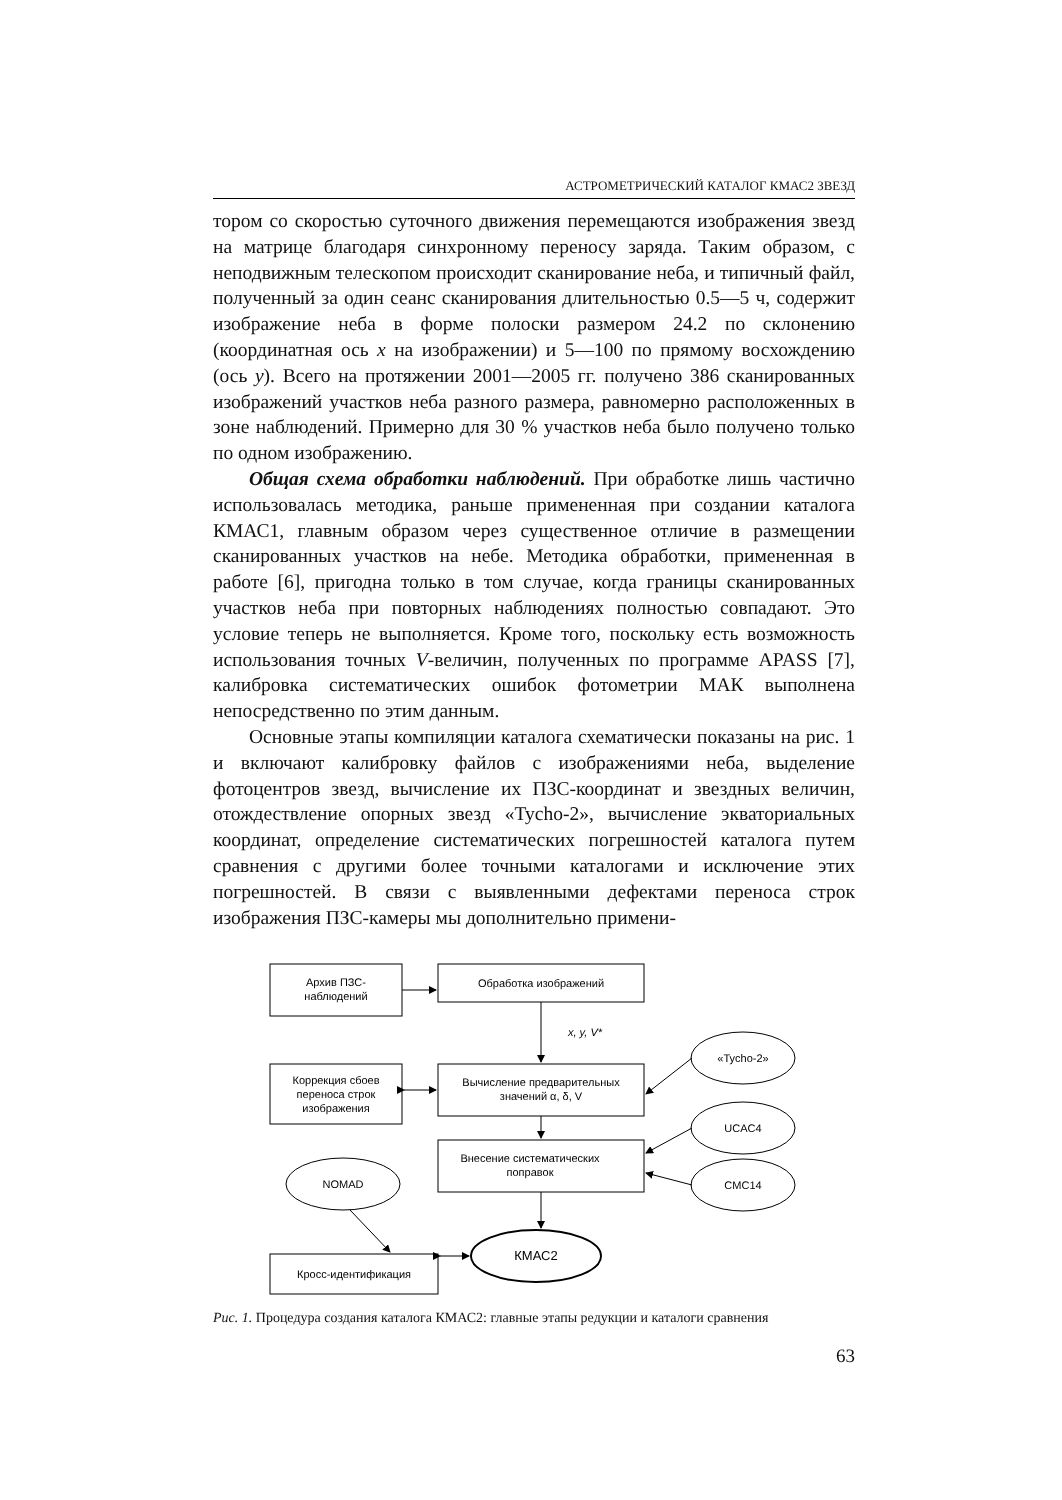АСТРОМЕТРИЧЕСКИЙ КАТАЛОГ КМАС2 ЗВЕЗД
тором со скоростью суточного движения перемещаются изображения звезд на матрице благодаря синхронному переносу заряда. Таким образом, с неподвижным телескопом происходит сканирование неба, и типичный файл, полученный за один сеанс сканирования длительностью 0.5—5 ч, содержит изображение неба в форме полоски размером 24.2 по склонению (координатная ось x на изображении) и 5—100 по прямому восхождению (ось y). Всего на протяжении 2001—2005 гг. получено 386 сканированных изображений участков неба разного размера, равномерно расположенных в зоне наблюдений. Примерно для 30 % участков неба было получено только по одном изображению.
Общая схема обработки наблюдений. При обработке лишь частично использовалась методика, раньше примененная при создании каталога КМАС1, главным образом через существенное отличие в размещении сканированных участков на небе. Методика обработки, примененная в работе [6], пригодна только в том случае, когда границы сканированных участков неба при повторных наблюдениях полностью совпадают. Это условие теперь не выполняется. Кроме того, поскольку есть возможность использования точных V-величин, полученных по программе APASS [7], калибровка систематических ошибок фотометрии МАК выполнена непосредственно по этим данным.
Основные этапы компиляции каталога схематически показаны на рис. 1 и включают калибровку файлов с изображениями неба, выделение фотоцентров звезд, вычисление их ПЗС-координат и звездных величин, отождествление опорных звезд «Tycho-2», вычисление экваториальных координат, определение систематических погрешностей каталога путем сравнения с другими более точными каталогами и исключение этих погрешностей. В связи с выявленными дефектами переноса строк изображения ПЗС-камеры мы дополнительно примени-
Архив ПЗС-
наблюдений
Обработка изображений
x, y, V*
«Tycho-2»
Коррекция сбоев
переноса строк
изображения
Вычисление предварительных
значений α, δ, V
UCAC4
Внесение систематических
поправок
CMC14
NOMAD
Кросс-идентификация
КМАС2
Рис. 1. Процедура создания каталога КМАС2: главные этапы редукции и каталоги сравнения
63